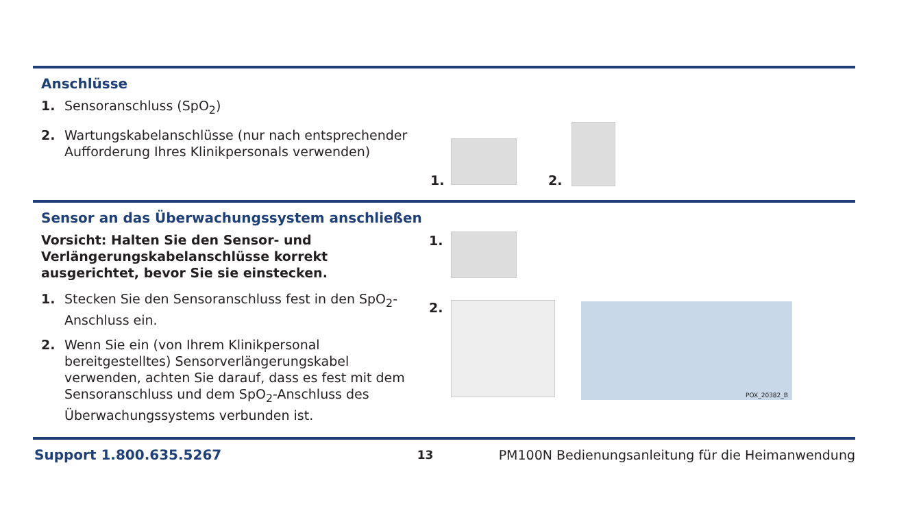Anschlüsse
1. Sensoranschluss (SpO<sub>2</sub>)
2. Wartungskabelanschlüsse (nur nach entsprechender Aufforderung Ihres Klinikpersonals verwenden)
1. 2.
Sensor an das Überwachungssystem anschließen
Vorsicht: Halten Sie den Sensor- und Verlängerungskabelanschlüsse korrekt ausgerichtet, bevor Sie sie einstecken.
1. Stecken Sie den Sensoranschluss fest in den SpO<sub>2</sub>-Anschluss ein.
2. Wenn Sie ein (von Ihrem Klinikpersonal bereitgestelltes) Sensorverlängerungskabel verwenden, achten Sie darauf, dass es fest mit dem Sensoranschluss und dem SpO<sub>2</sub>-Anschluss des Überwachungssystems verbunden ist.
1.
2. POX_20382_B
Support 1.800.635.5267 13 PM100N Bedienungsanleitung für die Heimanwendung